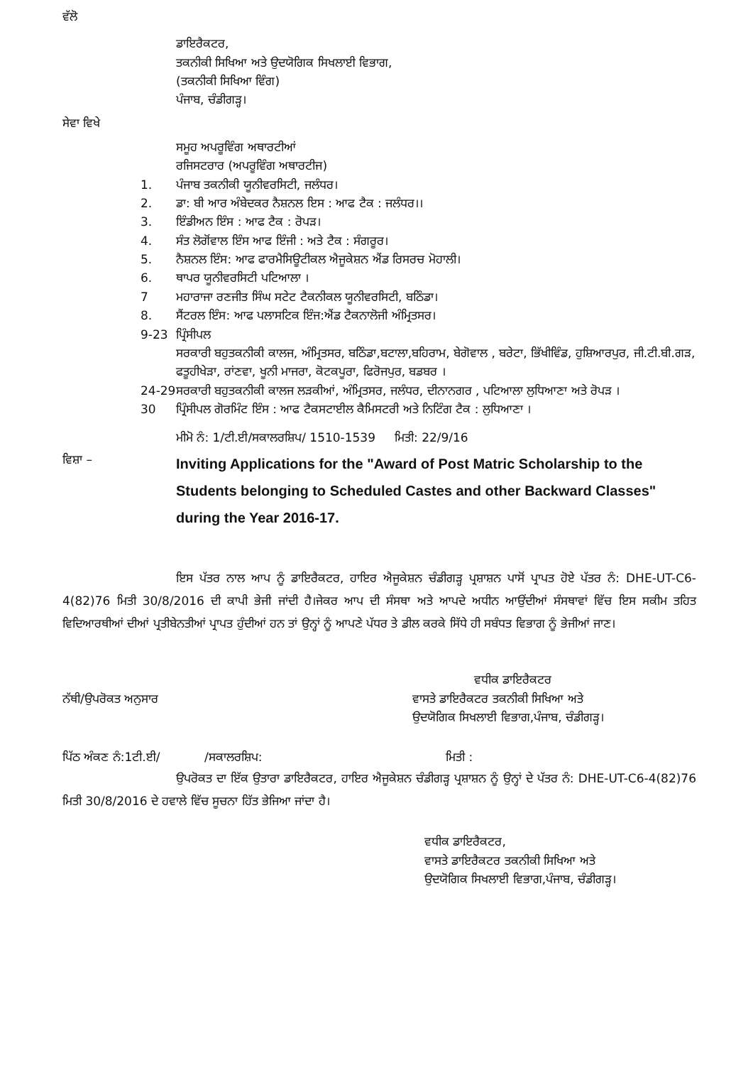ਵੱਲੋ
ਡਾਇਰੈਕਟਰ,
ਤਕਨੀਕੀ ਸਿਖਿਆ ਅਤੇ ਉਦਯੋਗਿਕ ਸਿਖਲਾਈ ਵਿਭਾਗ,
(ਤਕਨੀਕੀ ਸਿਖਿਆ ਵਿੰਗ)
ਪੰਜਾਬ, ਚੰਡੀਗੜ੍ਹ।
ਸੇਵਾ ਵਿਖੇ
ਸਮੂਹ ਅਪਰੂਵਿੰਗ ਅਥਾਰਟੀਆਂ
ਰਜਿਸਟਰਾਰ (ਅਪਰੂਵਿੰਗ ਅਥਾਰਟੀਜ)
1. ਪੰਜਾਬ ਤਕਨੀਕੀ ਯੂਨੀਵਰਸਿਟੀ, ਜਲੰਧਰ।
2. ਡਾ: ਬੀ ਆਰ ਅੰਬੇਦਕਰ ਨੈਸ਼ਨਲ ਇਸ : ਆਫ ਟੈਕ : ਜਲੰਧਰ।।
3. ਇੰਡੀਅਨ ਇੰਸ : ਆਫ ਟੈਕ : ਰੋਪੜ।
4. ਸੰਤ ਲੋਗੋਂਵਾਲ ਇੰਸ ਆਫ ਇੰਜੀ : ਅਤੇ ਟੈਕ : ਸੰਗਰੂਰ।
5. ਨੈਸ਼ਨਲ ਇੰਸ: ਆਫ ਫਾਰਮੈਸਿਊਟੀਕਲ ਐਜੂਕੇਸ਼ਨ ਐਂਡ ਰਿਸਰਚ ਮੋਹਾਲੀ।
6. ਥਾਪਰ ਯੂਨੀਵਰਸਿਟੀ ਪਟਿਆਲਾ ।
7 ਮਹਾਰਾਜਾ ਰਣਜੀਤ ਸਿੰਘ ਸਟੇਟ ਟੈਕਨੀਕਲ ਯੂਨੀਵਰਸਿਟੀ, ਬਠਿੰਡਾ।
8. ਸੈਂਟਰਲ ਇੰਸ: ਆਫ ਪਲਾਸਟਿਕ ਇੰਜ:ਐਂਡ ਟੈਕਨਾਲੋਜੀ ਅੰਮ੍ਰਿਤਸਰ।
9-23 ਪ੍ਰਿੰਸੀਪਲ
ਸਰਕਾਰੀ ਬਹੁਤਕਨੀਕੀ ਕਾਲਜ, ਅੰਮ੍ਰਿਤਸਰ, ਬਠਿੰਡਾ,ਬਟਾਲਾ,ਬਹਿਰਾਮ, ਬੇਗੋਵਾਲ , ਬਰੇਟਾ, ਭਿੱਖੀਵਿੰਡ, ਹੁਸ਼ਿਆਰਪੁਰ, ਜੀ.ਟੀ.ਬੀ.ਗੜ, ਫਤੂਹੀਖੇੜਾ, ਰਾਂਣਵਾ, ਖੂਨੀ ਮਾਜਰਾ, ਕੋਟਕਪੂਰਾ, ਫਿਰੋਜਪੁਰ, ਬਡਬਰ ।
24-29 ਸਰਕਾਰੀ ਬਹੁਤਕਨੀਕੀ ਕਾਲਜ ਲੜਕੀਆਂ, ਅੰਮ੍ਰਿਤਸਰ, ਜਲੰਧਰ, ਦੀਨਾਨਗਰ , ਪਟਿਆਲਾ ਲੁਧਿਆਣਾ ਅਤੇ ਰੋਪੜ ।
30 ਪ੍ਰਿੰਸੀਪਲ ਗੋਰਮਿੰਟ ਇੰਸ : ਆਫ ਟੈਕਸਟਾਈਲ ਕੈਮਿਸਟਰੀ ਅਤੇ ਨਿਟਿੰਗ ਟੈਕ : ਲੁਧਿਆਣਾ ।
ਮੀਮੋ ਨੰ: 1/ਟੀ.ਈ/ਸਕਾਲਰਸ਼ਿਪ/ 1510-1539 ਮਿਤੀ: 22/9/16
ਵਿਸ਼ਾ – Inviting Applications for the "Award of Post Matric Scholarship to the Students belonging to Scheduled Castes and other Backward Classes" during the Year 2016-17.
ਇਸ ਪੱਤਰ ਨਾਲ ਆਪ ਨੂੰ ਡਾਇਰੈਕਟਰ, ਹਾਇਰ ਐਜੂਕੇਸ਼ਨ ਚੰਡੀਗੜ੍ਹ ਪ੍ਰਸ਼ਾਸ਼ਨ ਪਾਸੋਂ ਪ੍ਰਾਪਤ ਹੋਏ ਪੱਤਰ ਨੰ: DHE-UT-C6-4(82)76 ਮਿਤੀ 30/8/2016 ਦੀ ਕਾਪੀ ਭੇਜੀ ਜਾਂਦੀ ਹੈ।ਜੇਕਰ ਆਪ ਦੀ ਸੰਸਥਾ ਅਤੇ ਆਪਦੇ ਅਧੀਨ ਆਉਂਦੀਆਂ ਸੰਸਥਾਵਾਂ ਵਿੱਚ ਇਸ ਸਕੀਮ ਤਹਿਤ ਵਿਦਿਆਰਥੀਆਂ ਦੀਆਂ ਪ੍ਰਤੀਬੇਨਤੀਆਂ ਪ੍ਰਾਪਤ ਹੁੰਦੀਆਂ ਹਨ ਤਾਂ ਉਨ੍ਹਾਂ ਨੂੰ ਆਪਣੇ ਪੱਧਰ ਤੇ ਡੀਲ ਕਰਕੇ ਸਿੱਧੇ ਹੀ ਸਬੰਧਤ ਵਿਭਾਗ ਨੂੰ ਭੇਜੀਆਂ ਜਾਣ।
ਵਧੀਕ ਡਾਇਰੈਕਟਰ
ਨੱਥੀ/ਉਪਰੋਕਤ ਅਨੁਸਾਰ ਵਾਸਤੇ ਡਾਇਰੈਕਟਰ ਤਕਨੀਕੀ ਸਿਖਿਆ ਅਤੇ
ਉਦਯੋਗਿਕ ਸਿਖਲਾਈ ਵਿਭਾਗ,ਪੰਜਾਬ, ਚੰਡੀਗੜ੍ਹ।
ਪਿੱਠ ਅੰਕਣ ਨੰ:1ਟੀ.ਈ/ /ਸਕਾਲਰਸ਼ਿਪ: ਮਿਤੀ :
ਉਪਰੋਕਤ ਦਾ ਇੱਕ ਉਤਾਰਾ ਡਾਇਰੈਕਟਰ, ਹਾਇਰ ਐਜੂਕੇਸ਼ਨ ਚੰਡੀਗੜ੍ਹ ਪ੍ਰਸ਼ਾਸ਼ਨ ਨੂੰ ਉਨ੍ਹਾਂ ਦੇ ਪੱਤਰ ਨੰ: DHE-UT-C6-4(82)76 ਮਿਤੀ 30/8/2016 ਦੇ ਹਵਾਲੇ ਵਿੱਚ ਸੂਚਨਾ ਹਿੱਤ ਭੇਜਿਆ ਜਾਂਦਾ ਹੈ।
ਵਧੀਕ ਡਾਇਰੈਕਟਰ,
ਵਾਸਤੇ ਡਾਇਰੈਕਟਰ ਤਕਨੀਕੀ ਸਿਖਿਆ ਅਤੇ
ਉਦਯੋਗਿਕ ਸਿਖਲਾਈ ਵਿਭਾਗ,ਪੰਜਾਬ, ਚੰਡੀਗੜ੍ਹ।